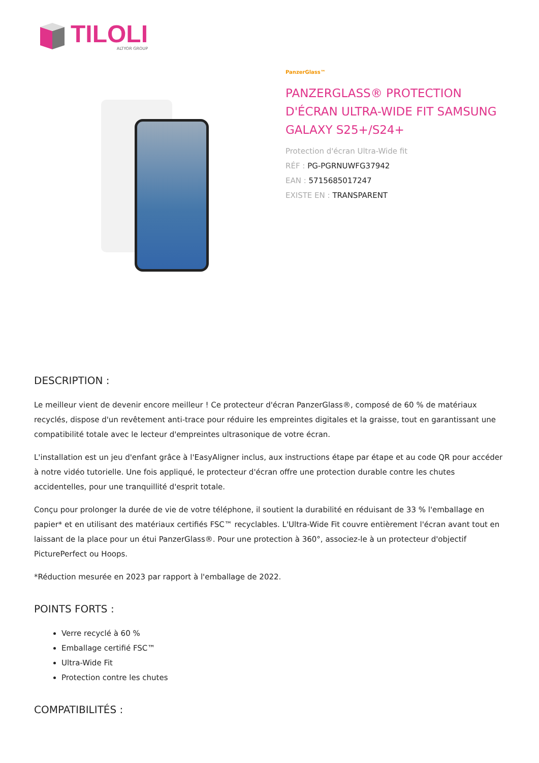TILOLI
ALTYOR GROUP
PanzerGlass™
PANZERGLASS® PROTECTION D'ÉCRAN ULTRA-WIDE FIT SAMSUNG GALAXY S25+/S24+
Protection d'écran Ultra-Wide fit
RÉF : PG-PGRNUWFG37942
EAN : 5715685017247
EXISTE EN : TRANSPARENT
DESCRIPTION :
Le meilleur vient de devenir encore meilleur ! Ce protecteur d'écran PanzerGlass®, composé de 60 % de matériaux recyclés, dispose d'un revêtement anti-trace pour réduire les empreintes digitales et la graisse, tout en garantissant une compatibilité totale avec le lecteur d'empreintes ultrasonique de votre écran.
L'installation est un jeu d'enfant grâce à l'EasyAligner inclus, aux instructions étape par étape et au code QR pour accéder à notre vidéo tutorielle. Une fois appliqué, le protecteur d'écran offre une protection durable contre les chutes accidentelles, pour une tranquillité d'esprit totale.
Conçu pour prolonger la durée de vie de votre téléphone, il soutient la durabilité en réduisant de 33 % l'emballage en papier* et en utilisant des matériaux certifiés FSC™ recyclables. L'Ultra-Wide Fit couvre entièrement l'écran avant tout en laissant de la place pour un étui PanzerGlass®. Pour une protection à 360°, associez-le à un protecteur d'objectif PicturePerfect ou Hoops.
*Réduction mesurée en 2023 par rapport à l'emballage de 2022.
POINTS FORTS :
Verre recyclé à 60 %
Emballage certifié FSC™
Ultra-Wide Fit
Protection contre les chutes
COMPATIBILITÉS :